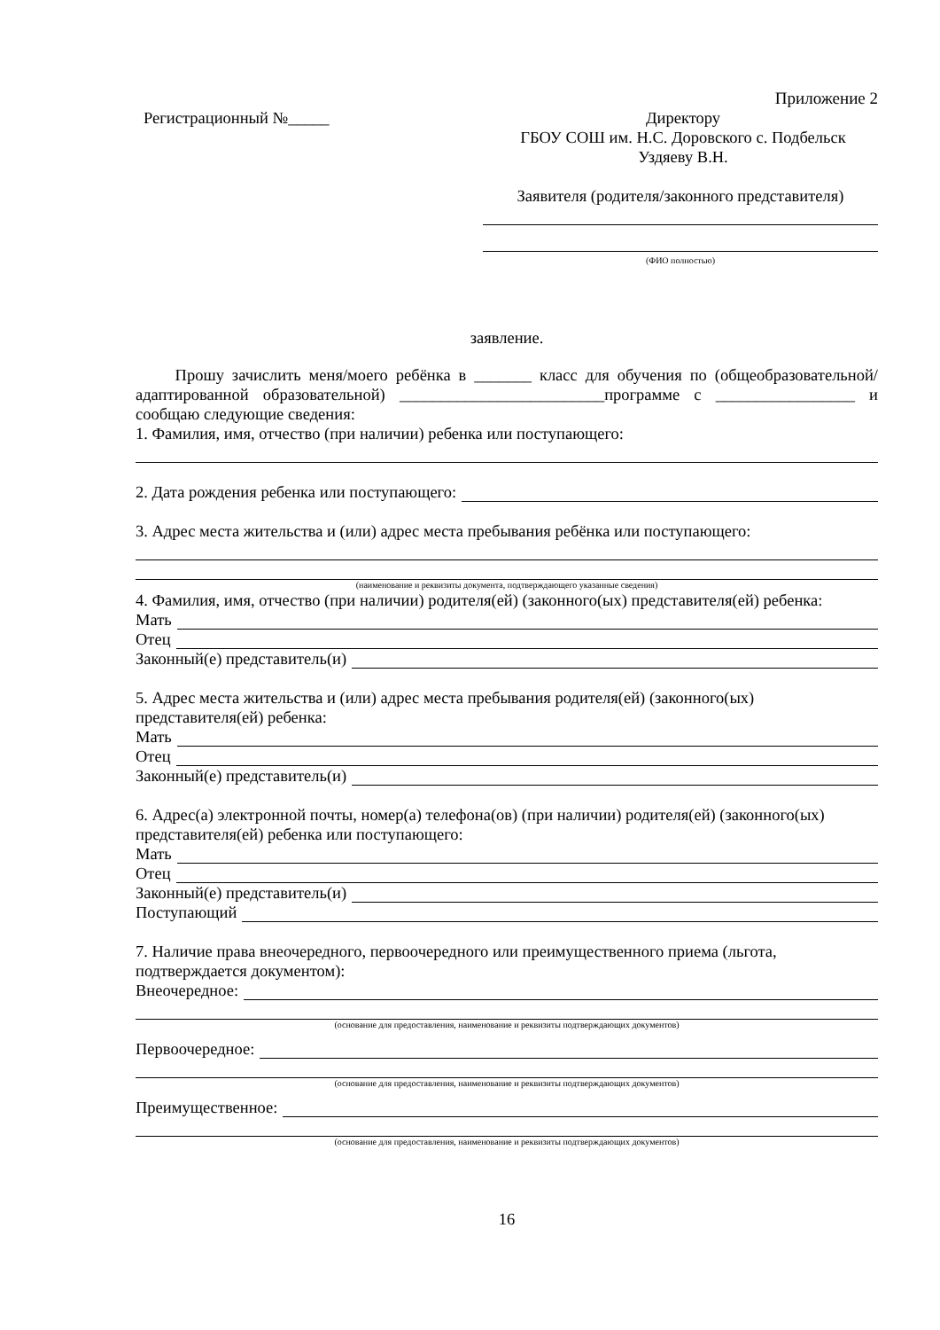Приложение 2
Регистрационный №_____ Директору
ГБОУ СОШ им. Н.С. Доровского с. Подбельск
Уздяеву В.Н.
Заявителя (родителя/законного представителя)
(ФИО полностью)
заявление.
Прошу зачислить меня/моего ребёнка в _______ класс для обучения по (общеобразовательной/адаптированной образовательной) _________________________программе с _________________ и сообщаю следующие сведения:
1. Фамилия, имя, отчество (при наличии) ребенка или поступающего:
2. Дата рождения ребенка или поступающего:
3. Адрес места жительства и (или) адрес места пребывания ребёнка или поступающего:
(наименование и реквизиты документа, подтверждающего указанные сведения)
4. Фамилия, имя, отчество (при наличии) родителя(ей) (законного(ых) представителя(ей) ребенка:
Мать
Отец
Законный(е) представитель(и)
5. Адрес места жительства и (или) адрес места пребывания родителя(ей) (законного(ых) представителя(ей) ребенка:
Мать
Отец
Законный(е) представитель(и)
6. Адрес(а) электронной почты, номер(а) телефона(ов) (при наличии) родителя(ей) (законного(ых) представителя(ей) ребенка или поступающего:
Мать
Отец
Законный(е) представитель(и)
Поступающий
7. Наличие права внеочередного, первоочередного или преимущественного приема (льгота, подтверждается документом):
Внеочередное:
(основание для предоставления, наименование и реквизиты подтверждающих документов)
Первоочередное:
(основание для предоставления, наименование и реквизиты подтверждающих документов)
Преимущественное:
(основание для предоставления, наименование и реквизиты подтверждающих документов)
16